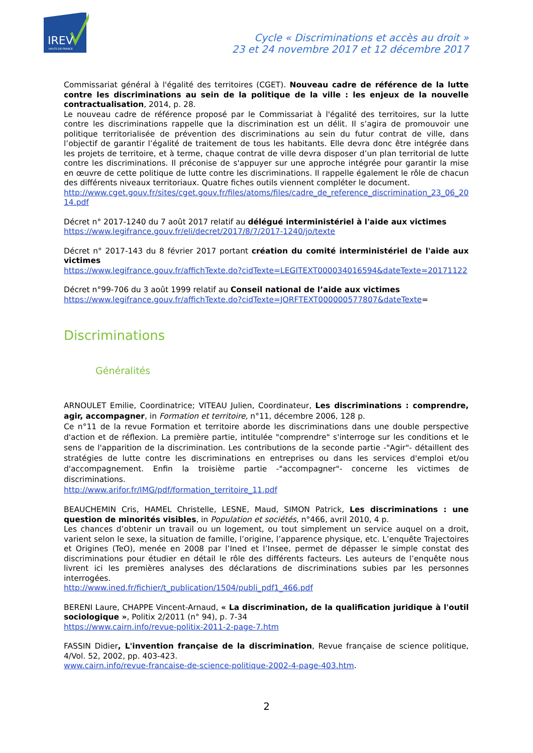IREV
HAUTS-DE-FRANCE
Cycle « Discriminations et accès au droit »
23 et 24 novembre 2017 et 12 décembre 2017
Commissariat général à l'égalité des territoires (CGET). Nouveau cadre de référence de la lutte contre les discriminations au sein de la politique de la ville : les enjeux de la nouvelle contractualisation, 2014, p. 28.
Le nouveau cadre de référence proposé par le Commissariat à l'égalité des territoires, sur la lutte contre les discriminations rappelle que la discrimination est un délit. Il s’agira de promouvoir une politique territorialisée de prévention des discriminations au sein du futur contrat de ville, dans l’objectif de garantir l’égalité de traitement de tous les habitants. Elle devra donc être intégrée dans les projets de territoire, et à terme, chaque contrat de ville devra disposer d’un plan territorial de lutte contre les discriminations. Il préconise de s'appuyer sur une approche intégrée pour garantir la mise en œuvre de cette politique de lutte contre les discriminations. Il rappelle également le rôle de chacun des différents niveaux territoriaux. Quatre fiches outils viennent compléter le document.
http://www.cget.gouv.fr/sites/cget.gouv.fr/files/atoms/files/cadre_de_reference_discrimination_23_06_2014.pdf
Décret n° 2017-1240 du 7 août 2017 relatif au délégué interministériel à l'aide aux victimes
https://www.legifrance.gouv.fr/eli/decret/2017/8/7/2017-1240/jo/texte
Décret n° 2017-143 du 8 février 2017 portant création du comité interministériel de l'aide aux victimes
https://www.legifrance.gouv.fr/affichTexte.do?cidTexte=LEGITEXT000034016594&dateTexte=20171122
Décret n°99-706 du 3 août 1999 relatif au Conseil national de l’aide aux victimes
https://www.legifrance.gouv.fr/affichTexte.do?cidTexte=JORFTEXT000000577807&dateTexte=
Discriminations
Généralités
ARNOULET Emilie, Coordinatrice; VITEAU Julien, Coordinateur, Les discriminations : comprendre, agir, accompagner, in Formation et territoire, n°11, décembre 2006, 128 p.
Ce n°11 de la revue Formation et territoire aborde les discriminations dans une double perspective d'action et de réflexion. La première partie, intitulée "comprendre" s'interroge sur les conditions et le sens de l'apparition de la discrimination. Les contributions de la seconde partie -"Agir"- détaillent des stratégies de lutte contre les discriminations en entreprises ou dans les services d'emploi et/ou d'accompagnement. Enfin la troisième partie -"accompagner"- concerne les victimes de discriminations.
http://www.arifor.fr/IMG/pdf/formation_territoire_11.pdf
BEAUCHEMIN Cris, HAMEL Christelle, LESNE, Maud, SIMON Patrick, Les discriminations : une question de minorités visibles, in Population et sociétés, n°466, avril 2010, 4 p.
Les chances d’obtenir un travail ou un logement, ou tout simplement un service auquel on a droit, varient selon le sexe, la situation de famille, l’origine, l’apparence physique, etc. L’enquête Trajectoires et Origines (TeO), menée en 2008 par l’Ined et l’Insee, permet de dépasser le simple constat des discriminations pour étudier en détail le rôle des différents facteurs. Les auteurs de l’enquête nous livrent ici les premières analyses des déclarations de discriminations subies par les personnes interrogées.
http://www.ined.fr/fichier/t_publication/1504/publi_pdf1_466.pdf
BERENI Laure, CHAPPE Vincent-Arnaud, « La discrimination, de la qualification juridique à l'outil sociologique », Politix 2/2011 (n° 94), p. 7-34
https://www.cairn.info/revue-politix-2011-2-page-7.htm
FASSIN Didier, L'invention française de la discrimination, Revue française de science politique, 4/Vol. 52, 2002, pp. 403-423.
www.cairn.info/revue-francaise-de-science-politique-2002-4-page-403.htm.
2